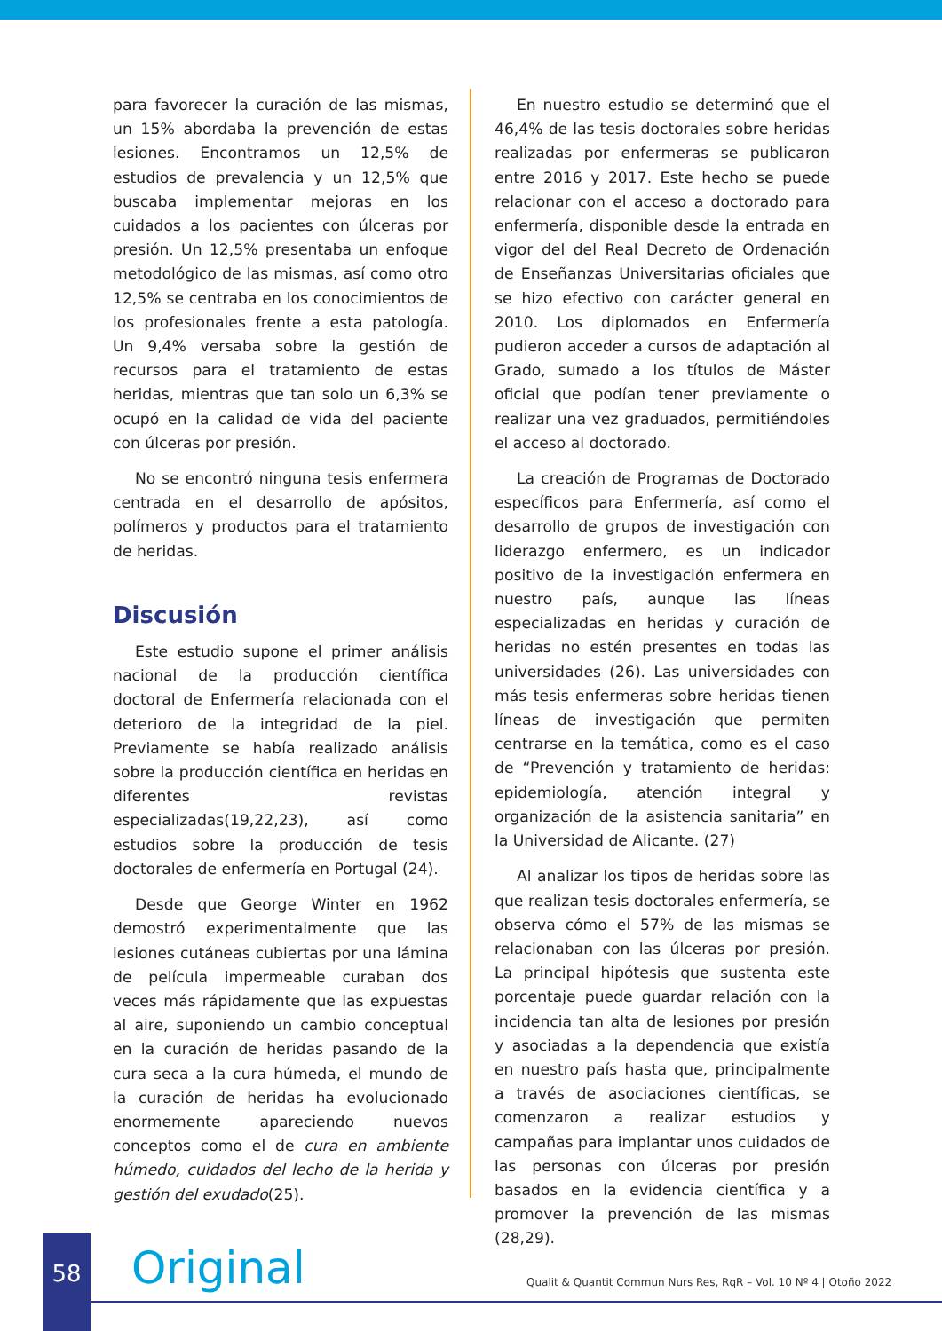para favorecer la curación de las mismas, un 15% abordaba la prevención de estas lesiones. Encontramos un 12,5% de estudios de prevalencia y un 12,5% que buscaba implementar mejoras en los cuidados a los pacientes con úlceras por presión. Un 12,5% presentaba un enfoque metodológico de las mismas, así como otro 12,5% se centraba en los conocimientos de los profesionales frente a esta patología. Un 9,4% versaba sobre la gestión de recursos para el tratamiento de estas heridas, mientras que tan solo un 6,3% se ocupó en la calidad de vida del paciente con úlceras por presión.
No se encontró ninguna tesis enfermera centrada en el desarrollo de apósitos, polímeros y productos para el tratamiento de heridas.
Discusión
Este estudio supone el primer análisis nacional de la producción científica doctoral de Enfermería relacionada con el deterioro de la integridad de la piel. Previamente se había realizado análisis sobre la producción científica en heridas en diferentes revistas especializadas(19,22,23), así como estudios sobre la producción de tesis doctorales de enfermería en Portugal (24).
Desde que George Winter en 1962 demostró experimentalmente que las lesiones cutáneas cubiertas por una lámina de película impermeable curaban dos veces más rápidamente que las expuestas al aire, suponiendo un cambio conceptual en la curación de heridas pasando de la cura seca a la cura húmeda, el mundo de la curación de heridas ha evolucionado enormemente apareciendo nuevos conceptos como el de cura en ambiente húmedo, cuidados del lecho de la herida y gestión del exudado(25).
En nuestro estudio se determinó que el 46,4% de las tesis doctorales sobre heridas realizadas por enfermeras se publicaron entre 2016 y 2017. Este hecho se puede relacionar con el acceso a doctorado para enfermería, disponible desde la entrada en vigor del del Real Decreto de Ordenación de Enseñanzas Universitarias oficiales que se hizo efectivo con carácter general en 2010. Los diplomados en Enfermería pudieron acceder a cursos de adaptación al Grado, sumado a los títulos de Máster oficial que podían tener previamente o realizar una vez graduados, permitiéndoles el acceso al doctorado.
La creación de Programas de Doctorado específicos para Enfermería, así como el desarrollo de grupos de investigación con liderazgo enfermero, es un indicador positivo de la investigación enfermera en nuestro país, aunque las líneas especializadas en heridas y curación de heridas no estén presentes en todas las universidades (26). Las universidades con más tesis enfermeras sobre heridas tienen líneas de investigación que permiten centrarse en la temática, como es el caso de “Prevención y tratamiento de heridas: epidemiología, atención integral y organización de la asistencia sanitaria” en la Universidad de Alicante. (27)
Al analizar los tipos de heridas sobre las que realizan tesis doctorales enfermería, se observa cómo el 57% de las mismas se relacionaban con las úlceras por presión. La principal hipótesis que sustenta este porcentaje puede guardar relación con la incidencia tan alta de lesiones por presión y asociadas a la dependencia que existía en nuestro país hasta que, principalmente a través de asociaciones científicas, se comenzaron a realizar estudios y campañas para implantar unos cuidados de las personas con úlceras por presión basados en la evidencia científica y a promover la prevención de las mismas (28,29).
58 Original
Qualit & Quantit Commun Nurs Res, RqR – Vol. 10 Nº 4 | Otoño 2022